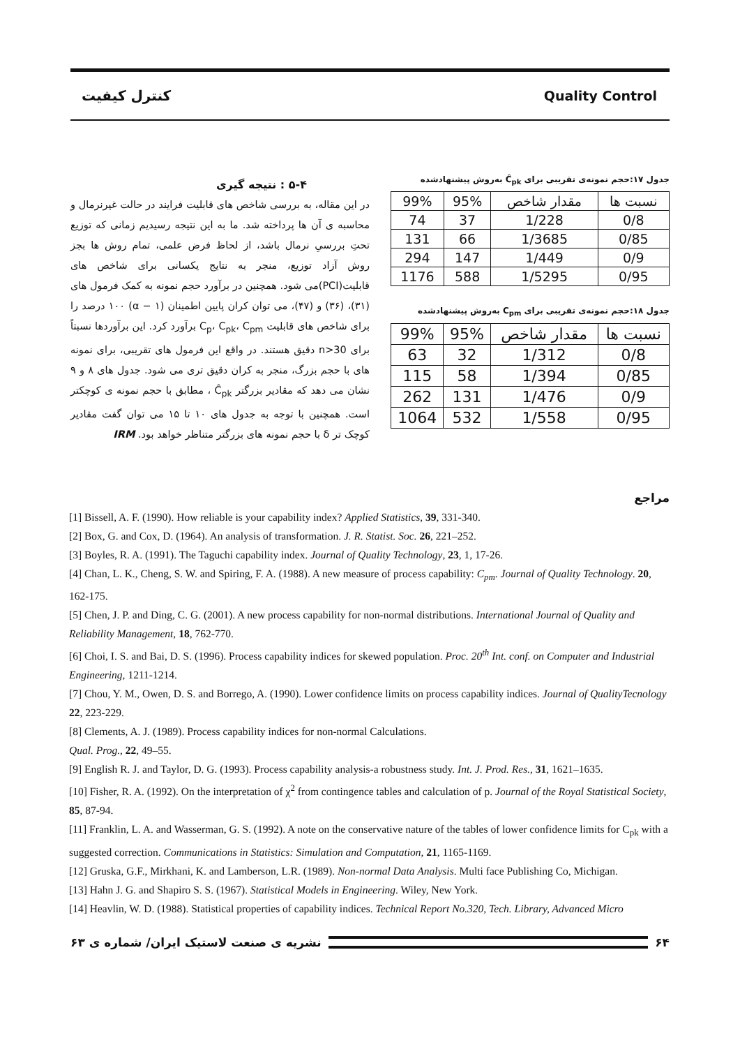کنترل کیفیت Quality Control
جدول ۱۷:حجم نمونه‌ی تقریبی برای Ĉ<sub>pk</sub> به‌روش پیشنهادشده
| نسبت ها | مقدار شاخص | 95% | 99% |
| --- | --- | --- | --- |
| 0/8 | 1/228 | 37 | 74 |
| 0/85 | 1/3685 | 66 | 131 |
| 0/9 | 1/449 | 147 | 294 |
| 0/95 | 1/5295 | 588 | 1176 |
جدول ۱۸:حجم نمونه‌ی تقریبی برای C<sub>pm</sub> به‌روش پیشنهادشده
| نسبت ها | مقدار شاخص | 95% | 99% |
| --- | --- | --- | --- |
| 0/8 | 1/312 | 32 | 63 |
| 0/85 | 1/394 | 58 | 115 |
| 0/9 | 1/476 | 131 | 262 |
| 0/95 | 1/558 | 532 | 1064 |
۵-۴ : نتیجه گیری
در این مقاله، به بررسی شاخص های قابلیت فرایند در حالت غیرنرمال و محاسبه ی آن ها پرداخته شد. ما به این نتیجه رسیدیم زمانی که توزیع تحتِ بررسیِ نرمال باشد، از لحاظ فرض علمی، تمام روش ها بجز روش آزاد توزیع، منجر به نتایج یکسانی برای شاخص های قابلیت(PCI)می شود. همچنین در برآورد حجم نمونه به کمک فرمول های (۳۱)، (۳۶) و (۴۷)، می توان کران پایین اطمینان (α − ۱) ۱۰۰ درصد را برای شاخص های قابلیت C<sub>p</sub>، C<sub>pk</sub>، C<sub>pm</sub> برآورد کرد. این برآوردها نسبتاً برای n>30 دقیق هستند. در واقع این فرمول های تقریبی، برای نمونه های با حجم بزرگ، منجر به کران دقیق تری می شود. جدول های ۸ و ۹ نشان می دهد که مقادیر بزرگتر Ĉ<sub>pk</sub> ، مطابق با حجم نمونه ی کوچکتر است. همچنین با توجه به جدول های ۱۰ تا ۱۵ می توان گفت مقادیر کوچک تر δ با حجم نمونه های بزرگتر متناظر خواهد بود. IRM
مراجع
[1] Bissell, A. F. (1990). How reliable is your capability index? Applied Statistics, 39, 331-340.
[2] Box, G. and Cox, D. (1964). An analysis of transformation. J. R. Statist. Soc. 26, 221–252.
[3] Boyles, R. A. (1991). The Taguchi capability index. Journal of Quality Technology, 23, 1, 17-26.
[4] Chan, L. K., Cheng, S. W. and Spiring, F. A. (1988). A new measure of process capability: C<sub>pm</sub>. Journal of Quality Technology. 20, 162-175.
[5] Chen, J. P. and Ding, C. G. (2001). A new process capability for non-normal distributions. International Journal of Quality and Reliability Management, 18, 762-770.
[6] Choi, I. S. and Bai, D. S. (1996). Process capability indices for skewed population. Proc. 20<sup>th</sup> Int. conf. on Computer and Industrial Engineering, 1211-1214.
[7] Chou, Y. M., Owen, D. S. and Borrego, A. (1990). Lower confidence limits on process capability indices. Journal of QualityTecnology 22, 223-229.
[8] Clements, A. J. (1989). Process capability indices for non-normal Calculations.
Qual. Prog., 22, 49–55.
[9] English R. J. and Taylor, D. G. (1993). Process capability analysis-a robustness study. Int. J. Prod. Res., 31, 1621–1635.
[10] Fisher, R. A. (1992). On the interpretation of χ<sup>2</sup> from contingence tables and calculation of p. Journal of the Royal Statistical Society, 85, 87-94.
[11] Franklin, L. A. and Wasserman, G. S. (1992). A note on the conservative nature of the tables of lower confidence limits for C<sub>pk</sub> with a suggested correction. Communications in Statistics: Simulation and Computation, 21, 1165-1169.
[12] Gruska, G.F., Mirkhani, K. and Lamberson, L.R. (1989). Non-normal Data Analysis. Multi face Publishing Co, Michigan.
[13] Hahn J. G. and Shapiro S. S. (1967). Statistical Models in Engineering. Wiley, New York.
[14] Heavlin, W. D. (1988). Statistical properties of capability indices. Technical Report No.320, Tech. Library, Advanced Micro
۶۴
نشریه ی صنعت لاستیک ایران/ شماره ی ۶۳